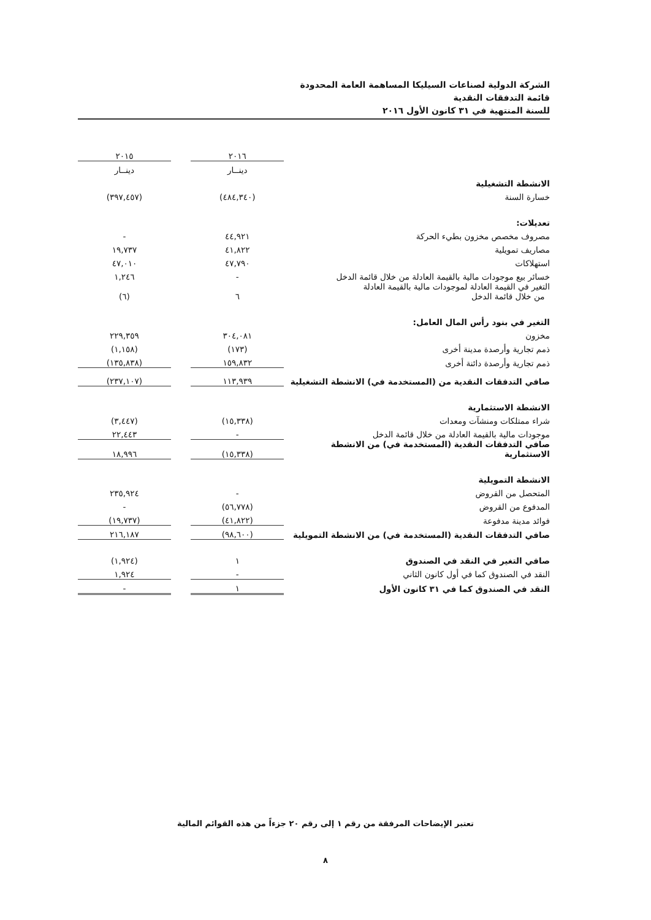الشركة الدولية لصناعات السيليكا المساهمة العامة المحدودة
قائمة التدفقات النقدية
للسنة المنتهية في ٣١ كانون الأول ٢٠١٦
| | ٢٠١٦ | | ٢٠١٥ |
| | دينــار | | دينــار |
| الانشطة التشغيلية | | | |
| خسارة السنة | (٤٨٤,٣٤٠) | | (٣٩٧,٤٥٧) |
| تعديلات: | | | |
| مصروف مخصص مخزون بطيء الحركة | ٤٤,٩٢١ | | - |
| مصاريف تمويلية | ٤١,٨٢٢ | | ١٩,٧٣٧ |
| استهلاكات | ٤٧,٧٩٠ | | ٤٧,٠١٠ |
| خسائر بيع موجودات مالية بالقيمة العادلة من خلال قائمة الدخل | - | | ١,٢٤٦ |
| التغير في القيمة العادلة لموجودات مالية بالقيمة العادلة من خلال قائمة الدخل | ٦ | | (٦) |
| التغير في بنود رأس المال العامل: | | | |
| مخزون | ٣٠٤,٠٨١ | | ٢٢٩,٣٥٩ |
| ذمم تجارية وأرصدة مدينة أخرى | (١٧٣) | | (١,١٥٨) |
| ذمم تجارية وأرصدة دائنة أخرى | ١٥٩,٨٣٢ | | (١٣٥,٨٣٨) |
| صافي التدفقات النقدية من (المستخدمة في) الانشطة التشغيلية | ١١٣,٩٣٩ | | (٢٣٧,١٠٧) |
| الانشطة الاستثمارية | | | |
| شراء ممتلكات ومنشآت ومعدات | (١٥,٣٣٨) | | (٣,٤٤٧) |
| موجودات مالية بالقيمة العادلة من خلال قائمة الدخل | - | | ٢٢,٤٤٣ |
| صافي التدفقات النقدية (المستخدمة في) من الانشطة الاستثمارية | (١٥,٣٣٨) | | ١٨,٩٩٦ |
| الانشطة التمويلية | | | |
| المتحصل من القروض | - | | ٢٣٥,٩٢٤ |
| المدفوع من القروض | (٥٦,٧٧٨) | | - |
| فوائد مدينة مدفوعة | (٤١,٨٢٢) | | (١٩,٧٣٧) |
| صافي التدفقات النقدية (المستخدمة في) من الانشطة التمويلية | (٩٨,٦٠٠) | | ٢١٦,١٨٧ |
| صافي التغير في النقد في الصندوق | ١ | | (١,٩٢٤) |
| النقد في الصندوق كما في أول كانون الثاني | - | | ١,٩٢٤ |
| النقد في الصندوق كما في ٣١ كانون الأول | ١ | | - |
تعتبر الإيضاحات المرفقة من رقم ١ إلى رقم ٢٠ جزءاً من هذه القوائم المالية
٨